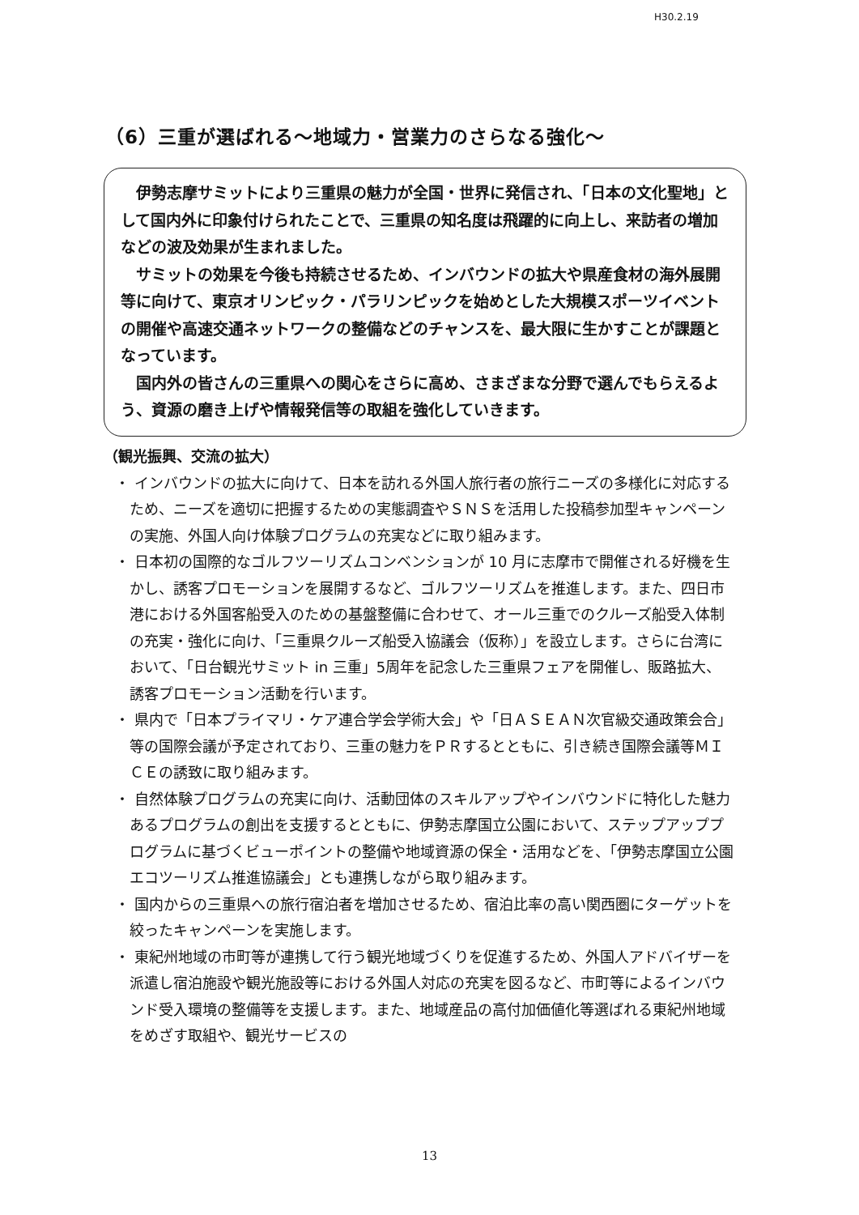H30.2.19
（6）三重が選ばれる～地域力・営業力のさらなる強化～
伊勢志摩サミットにより三重県の魅力が全国・世界に発信され、「日本の文化聖地」として国内外に印象付けられたことで、三重県の知名度は飛躍的に向上し、来訪者の増加などの波及効果が生まれました。
サミットの効果を今後も持続させるため、インバウンドの拡大や県産食材の海外展開等に向けて、東京オリンピック・パラリンピックを始めとした大規模スポーツイベントの開催や高速交通ネットワークの整備などのチャンスを、最大限に生かすことが課題となっています。
国内外の皆さんの三重県への関心をさらに高め、さまざまな分野で選んでもらえるよう、資源の磨き上げや情報発信等の取組を強化していきます。
（観光振興、交流の拡大）
・ インバウンドの拡大に向けて、日本を訪れる外国人旅行者の旅行ニーズの多様化に対応するため、ニーズを適切に把握するための実態調査やＳＮＳを活用した投稿参加型キャンペーンの実施、外国人向け体験プログラムの充実などに取り組みます。
・ 日本初の国際的なゴルフツーリズムコンベンションが 10 月に志摩市で開催される好機を生かし、誘客プロモーションを展開するなど、ゴルフツーリズムを推進します。また、四日市港における外国客船受入のための基盤整備に合わせて、オール三重でのクルーズ船受入体制の充実・強化に向け、「三重県クルーズ船受入協議会（仮称）」を設立します。さらに台湾において、「日台観光サミット in 三重」5周年を記念した三重県フェアを開催し、販路拡大、誘客プロモーション活動を行います。
・ 県内で「日本プライマリ・ケア連合学会学術大会」や「日ＡＳＥＡＮ次官級交通政策会合」等の国際会議が予定されており、三重の魅力をＰＲするとともに、引き続き国際会議等ＭＩＣＥの誘致に取り組みます。
・ 自然体験プログラムの充実に向け、活動団体のスキルアップやインバウンドに特化した魅力あるプログラムの創出を支援するとともに、伊勢志摩国立公園において、ステップアッププログラムに基づくビューポイントの整備や地域資源の保全・活用などを、「伊勢志摩国立公園エコツーリズム推進協議会」とも連携しながら取り組みます。
・ 国内からの三重県への旅行宿泊者を増加させるため、宿泊比率の高い関西圏にターゲットを絞ったキャンペーンを実施します。
・ 東紀州地域の市町等が連携して行う観光地域づくりを促進するため、外国人アドバイザーを派遣し宿泊施設や観光施設等における外国人対応の充実を図るなど、市町等によるインバウンド受入環境の整備等を支援します。また、地域産品の高付加価値化等選ばれる東紀州地域をめざす取組や、観光サービスの
13